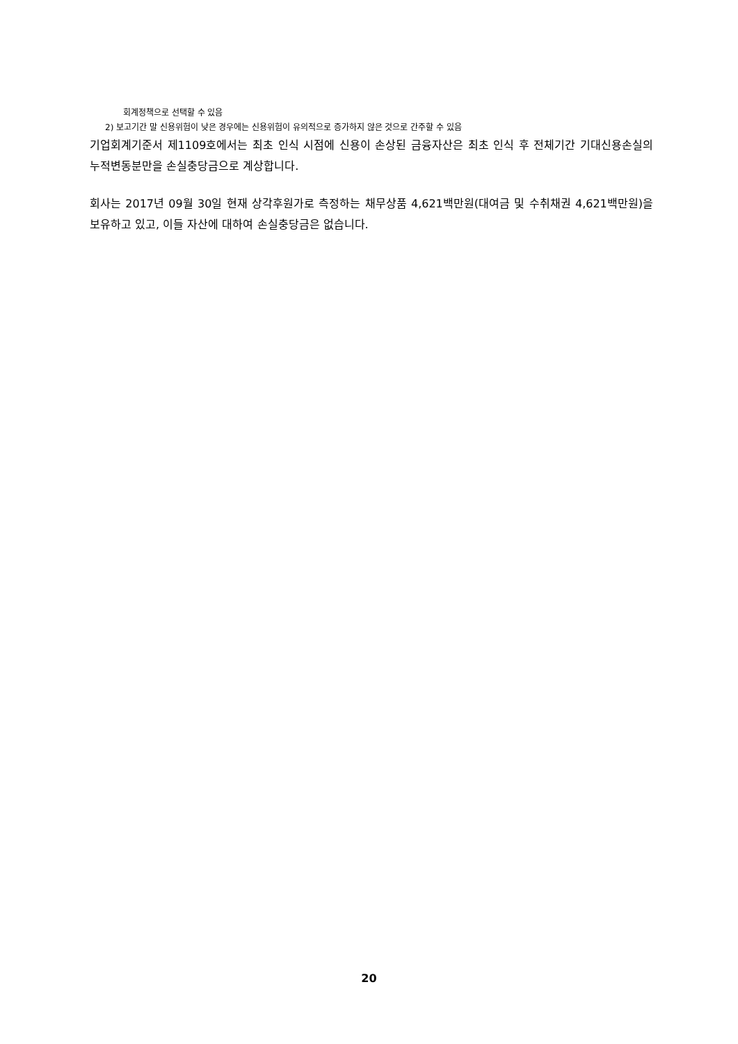회계정책으로 선택할 수 있음
2) 보고기간 말 신용위험이 낮은 경우에는 신용위험이 유의적으로 증가하지 않은 것으로 간주할 수 있음
기업회계기준서 제1109호에서는 최초 인식 시점에 신용이 손상된 금융자산은 최초 인식 후 전체기간 기대신용손실의 누적변동분만을 손실충당금으로 계상합니다.
회사는 2017년 09월 30일 현재 상각후원가로 측정하는 채무상품 4,621백만원(대여금 및 수취채권 4,621백만원)을 보유하고 있고, 이들 자산에 대하여 손실충당금은 없습니다.
20